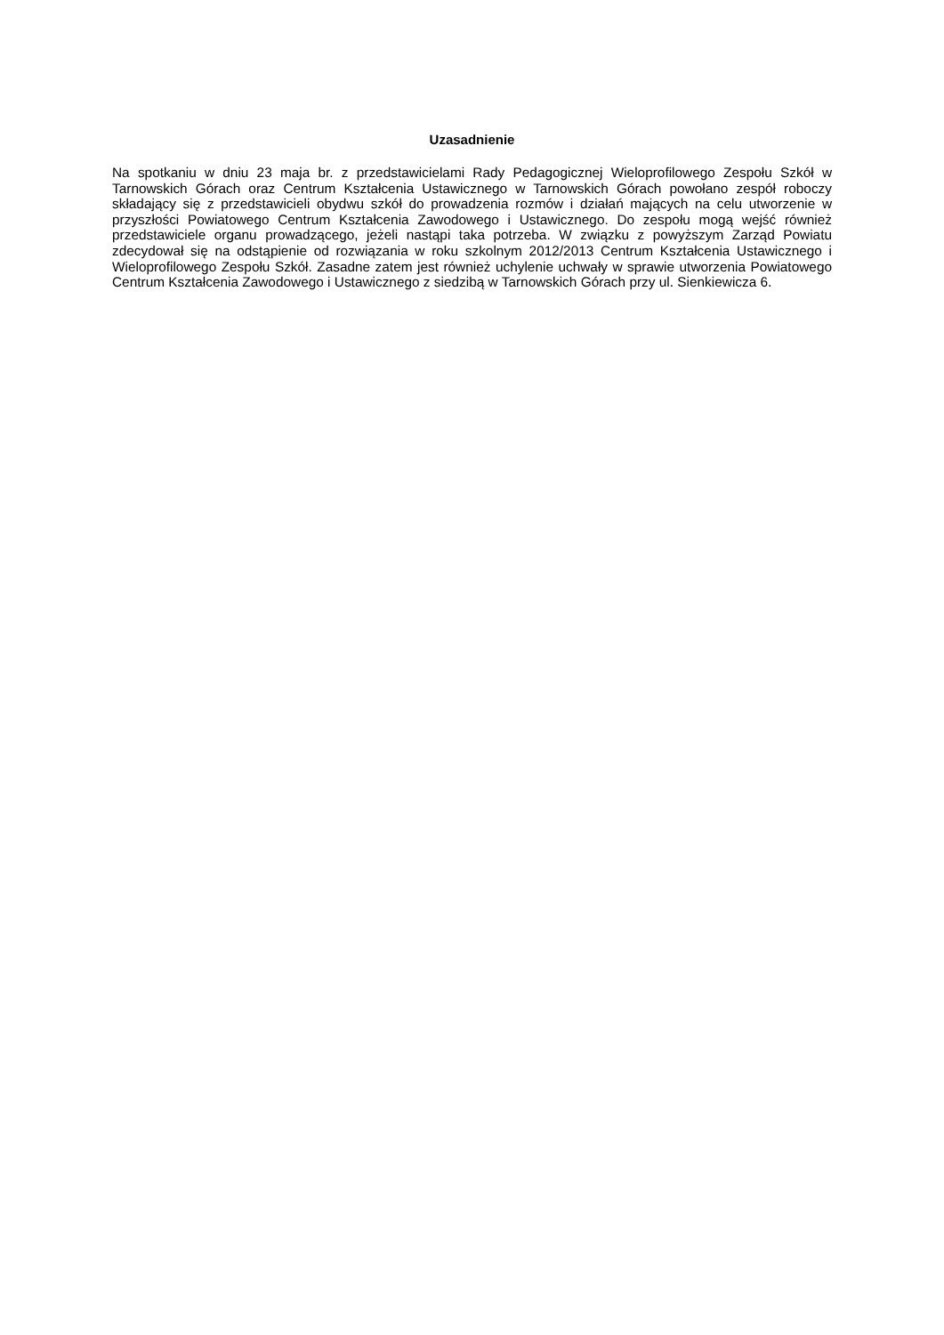Uzasadnienie
Na spotkaniu w dniu 23 maja br. z przedstawicielami Rady Pedagogicznej Wieloprofilowego Zespołu Szkół w Tarnowskich Górach oraz Centrum Kształcenia Ustawicznego w Tarnowskich Górach powołano zespół roboczy składający się z przedstawicieli obydwu szkół do prowadzenia rozmów i działań mających na celu utworzenie w przyszłości Powiatowego Centrum Kształcenia Zawodowego i Ustawicznego. Do zespołu mogą wejść również przedstawiciele organu prowadzącego, jeżeli nastąpi taka potrzeba. W związku z powyższym Zarząd Powiatu zdecydował się na odstąpienie od rozwiązania w roku szkolnym 2012/2013 Centrum Kształcenia Ustawicznego i Wieloprofilowego Zespołu Szkół. Zasadne zatem jest również uchylenie uchwały w sprawie utworzenia Powiatowego Centrum Kształcenia Zawodowego i Ustawicznego z siedzibą w Tarnowskich Górach przy ul. Sienkiewicza 6.